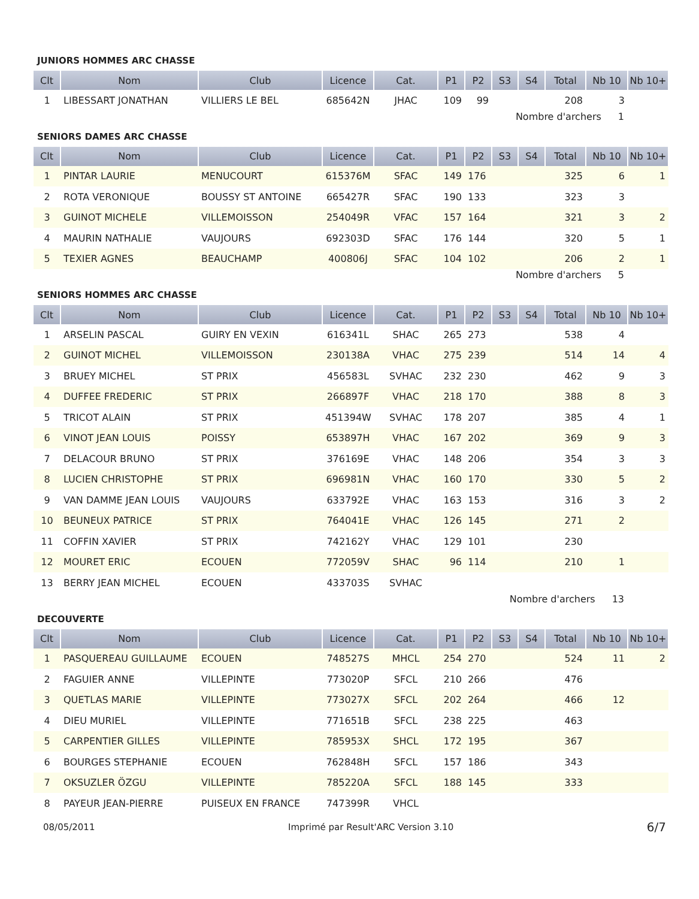JUNIORS HOMMES ARC CHASSE
| Clt | Nom | Club | Licence | Cat. | P1 | P2 | S3 | S4 | Total | Nb 10 | Nb 10+ |
| --- | --- | --- | --- | --- | --- | --- | --- | --- | --- | --- | --- |
| 1 | LIBESSART JONATHAN | VILLIERS LE BEL | 685642N | JHAC | 109 | 99 | | | 208 | 3 | |
Nombre d'archers 1
SENIORS DAMES ARC CHASSE
| Clt | Nom | Club | Licence | Cat. | P1 | P2 | S3 | S4 | Total | Nb 10 | Nb 10+ |
| --- | --- | --- | --- | --- | --- | --- | --- | --- | --- | --- | --- |
| 1 | PINTAR LAURIE | MENUCOURT | 615376M | SFAC | 149 | 176 | | | 325 | 6 | 1 |
| 2 | ROTA VERONIQUE | BOUSSY ST ANTOINE | 665427R | SFAC | 190 | 133 | | | 323 | 3 | |
| 3 | GUINOT MICHELE | VILLEMOISSON | 254049R | VFAC | 157 | 164 | | | 321 | 3 | 2 |
| 4 | MAURIN NATHALIE | VAUJOURS | 692303D | SFAC | 176 | 144 | | | 320 | 5 | 1 |
| 5 | TEXIER AGNES | BEAUCHAMP | 400806J | SFAC | 104 | 102 | | | 206 | 2 | 1 |
Nombre d'archers 5
SENIORS HOMMES ARC CHASSE
| Clt | Nom | Club | Licence | Cat. | P1 | P2 | S3 | S4 | Total | Nb 10 | Nb 10+ |
| --- | --- | --- | --- | --- | --- | --- | --- | --- | --- | --- | --- |
| 1 | ARSELIN PASCAL | GUIRY EN VEXIN | 616341L | SHAC | 265 | 273 | | | 538 | 4 | |
| 2 | GUINOT MICHEL | VILLEMOISSON | 230138A | VHAC | 275 | 239 | | | 514 | 14 | 4 |
| 3 | BRUEY MICHEL | ST PRIX | 456583L | SVHAC | 232 | 230 | | | 462 | 9 | 3 |
| 4 | DUFFEE FREDERIC | ST PRIX | 266897F | VHAC | 218 | 170 | | | 388 | 8 | 3 |
| 5 | TRICOT ALAIN | ST PRIX | 451394W | SVHAC | 178 | 207 | | | 385 | 4 | 1 |
| 6 | VINOT JEAN LOUIS | POISSY | 653897H | VHAC | 167 | 202 | | | 369 | 9 | 3 |
| 7 | DELACOUR BRUNO | ST PRIX | 376169E | VHAC | 148 | 206 | | | 354 | 3 | 3 |
| 8 | LUCIEN CHRISTOPHE | ST PRIX | 696981N | VHAC | 160 | 170 | | | 330 | 5 | 2 |
| 9 | VAN DAMME JEAN LOUIS | VAUJOURS | 633792E | VHAC | 163 | 153 | | | 316 | 3 | 2 |
| 10 | BEUNEUX PATRICE | ST PRIX | 764041E | VHAC | 126 | 145 | | | 271 | 2 | |
| 11 | COFFIN XAVIER | ST PRIX | 742162Y | VHAC | 129 | 101 | | | 230 | | |
| 12 | MOURET ERIC | ECOUEN | 772059V | SHAC | 96 | 114 | | | 210 | 1 | |
| 13 | BERRY JEAN MICHEL | ECOUEN | 433703S | SVHAC | | | | | | | |
Nombre d'archers 13
DECOUVERTE
| Clt | Nom | Club | Licence | Cat. | P1 | P2 | S3 | S4 | Total | Nb 10 | Nb 10+ |
| --- | --- | --- | --- | --- | --- | --- | --- | --- | --- | --- | --- |
| 1 | PASQUEREAU GUILLAUME | ECOUEN | 748527S | MHCL | 254 | 270 | | | 524 | 11 | 2 |
| 2 | FAGUIER ANNE | VILLEPINTE | 773020P | SFCL | 210 | 266 | | | 476 | | |
| 3 | QUETLAS MARIE | VILLEPINTE | 773027X | SFCL | 202 | 264 | | | 466 | 12 | |
| 4 | DIEU MURIEL | VILLEPINTE | 771651B | SFCL | 238 | 225 | | | 463 | | |
| 5 | CARPENTIER GILLES | VILLEPINTE | 785953X | SHCL | 172 | 195 | | | 367 | | |
| 6 | BOURGES STEPHANIE | ECOUEN | 762848H | SFCL | 157 | 186 | | | 343 | | |
| 7 | OKSUZLER ÖZGU | VILLEPINTE | 785220A | SFCL | 188 | 145 | | | 333 | | |
| 8 | PAYEUR JEAN-PIERRE | PUISEUX EN FRANCE | 747399R | VHCL | | | | | | | |
08/05/2011 Imprimé par Result'ARC Version 3.10 6/7